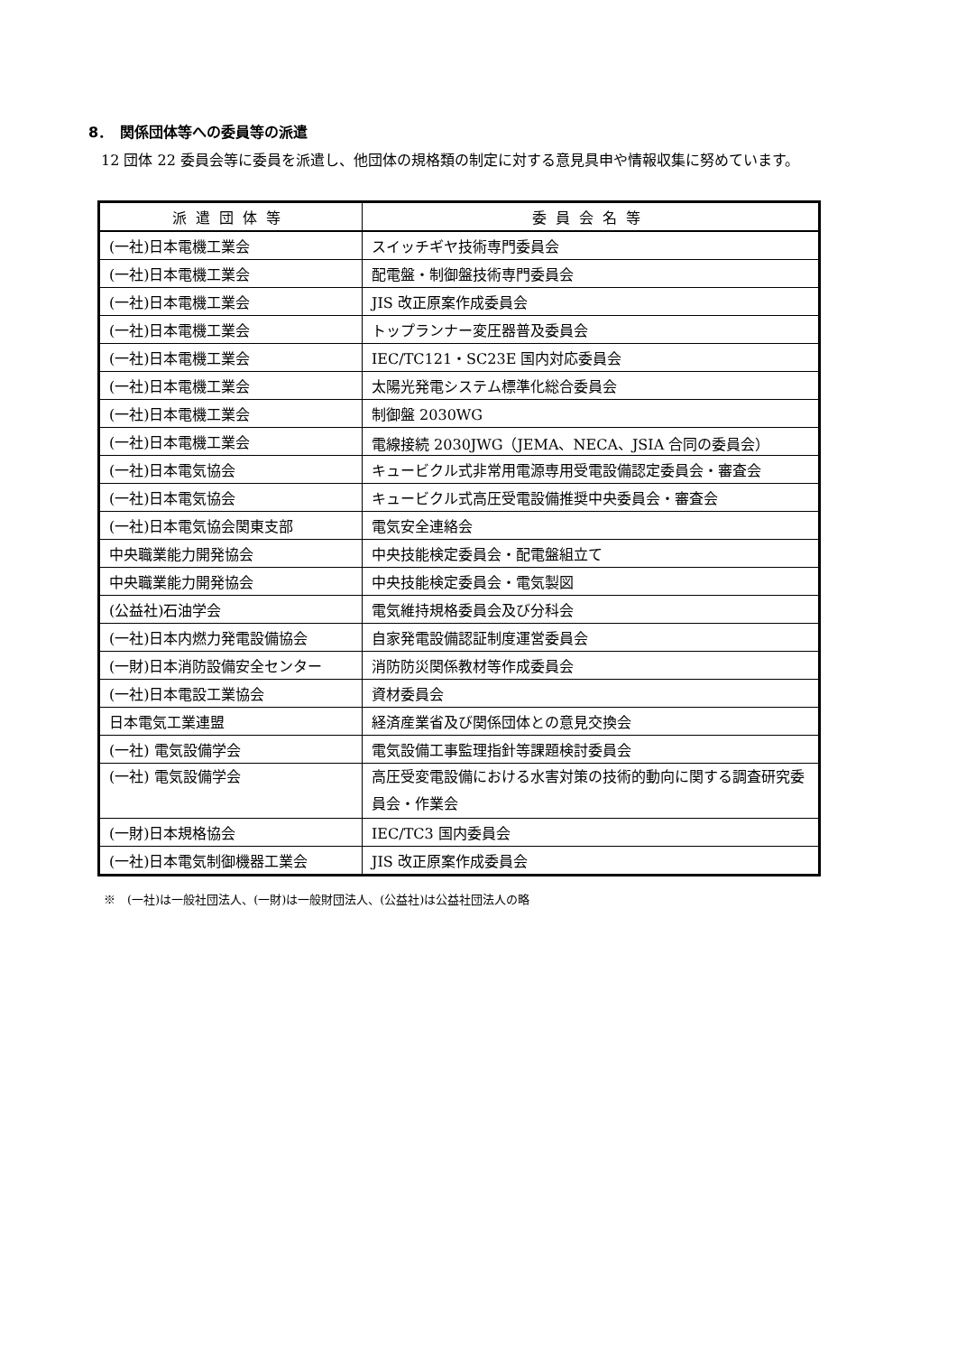8．　関係団体等への委員等の派遣
12 団体 22 委員会等に委員を派遣し、他団体の規格類の制定に対する意見具申や情報収集に努めています。
| 派遣団体等 | 委員会名等 |
| --- | --- |
| (一社)日本電機工業会 | スイッチギヤ技術専門委員会 |
| (一社)日本電機工業会 | 配電盤・制御盤技術専門委員会 |
| (一社)日本電機工業会 | JIS 改正原案作成委員会 |
| (一社)日本電機工業会 | トップランナー変圧器普及委員会 |
| (一社)日本電機工業会 | IEC/TC121・SC23E 国内対応委員会 |
| (一社)日本電機工業会 | 太陽光発電システム標準化総合委員会 |
| (一社)日本電機工業会 | 制御盤 2030WG |
| (一社)日本電機工業会 | 電線接続 2030JWG（JEMA、NECA、JSIA 合同の委員会） |
| (一社)日本電気協会 | キュービクル式非常用電源専用受電設備認定委員会・審査会 |
| (一社)日本電気協会 | キュービクル式高圧受電設備推奨中央委員会・審査会 |
| (一社)日本電気協会関東支部 | 電気安全連絡会 |
| 中央職業能力開発協会 | 中央技能検定委員会・配電盤組立て |
| 中央職業能力開発協会 | 中央技能検定委員会・電気製図 |
| (公益社)石油学会 | 電気維持規格委員会及び分科会 |
| (一社)日本内燃力発電設備協会 | 自家発電設備認証制度運営委員会 |
| (一財)日本消防設備安全センター | 消防防災関係教材等作成委員会 |
| (一社)日本電設工業協会 | 資材委員会 |
| 日本電気工業連盟 | 経済産業省及び関係団体との意見交換会 |
| (一社) 電気設備学会 | 電気設備工事監理指針等課題検討委員会 |
| (一社) 電気設備学会 | 高圧受変電設備における水害対策の技術的動向に関する調査研究委員会・作業会 |
| (一財)日本規格協会 | IEC/TC3 国内委員会 |
| (一社)日本電気制御機器工業会 | JIS 改正原案作成委員会 |
※　(一社)は一般社団法人、(一財)は一般財団法人、(公益社)は公益社団法人の略